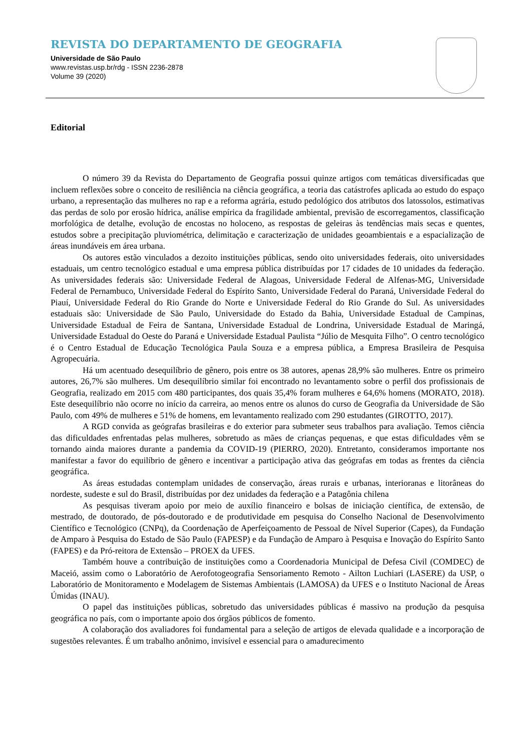REVISTA DO DEPARTAMENTO DE GEOGRAFIA
Universidade de São Paulo
www.revistas.usp.br/rdg - ISSN 2236-2878
Volume 39 (2020)
Editorial
O número 39 da Revista do Departamento de Geografia possui quinze artigos com temáticas diversificadas que incluem reflexões sobre o conceito de resiliência na ciência geográfica, a teoria das catástrofes aplicada ao estudo do espaço urbano, a representação das mulheres no rap e a reforma agrária, estudo pedológico dos atributos dos latossolos, estimativas das perdas de solo por erosão hídrica, análise empírica da fragilidade ambiental, previsão de escorregamentos, classificação morfológica de detalhe, evolução de encostas no holoceno, as respostas de geleiras às tendências mais secas e quentes, estudos sobre a precipitação pluviométrica, delimitação e caracterização de unidades geoambientais e a espacialização de áreas inundáveis em área urbana.
Os autores estão vinculados a dezoito instituições públicas, sendo oito universidades federais, oito universidades estaduais, um centro tecnológico estadual e uma empresa pública distribuídas por 17 cidades de 10 unidades da federação. As universidades federais são: Universidade Federal de Alagoas, Universidade Federal de Alfenas-MG, Universidade Federal de Pernambuco, Universidade Federal do Espírito Santo, Universidade Federal do Paraná, Universidade Federal do Piauí, Universidade Federal do Rio Grande do Norte e Universidade Federal do Rio Grande do Sul. As universidades estaduais são: Universidade de São Paulo, Universidade do Estado da Bahia, Universidade Estadual de Campinas, Universidade Estadual de Feira de Santana, Universidade Estadual de Londrina, Universidade Estadual de Maringá, Universidade Estadual do Oeste do Paraná e Universidade Estadual Paulista “Júlio de Mesquita Filho”. O centro tecnológico é o Centro Estadual de Educação Tecnológica Paula Souza e a empresa pública, a Empresa Brasileira de Pesquisa Agropecuária.
Há um acentuado desequilíbrio de gênero, pois entre os 38 autores, apenas 28,9% são mulheres. Entre os primeiro autores, 26,7% são mulheres. Um desequilíbrio similar foi encontrado no levantamento sobre o perfil dos profissionais de Geografia, realizado em 2015 com 480 participantes, dos quais 35,4% foram mulheres e 64,6% homens (MORATO, 2018). Este desequilíbrio não ocorre no início da carreira, ao menos entre os alunos do curso de Geografia da Universidade de São Paulo, com 49% de mulheres e 51% de homens, em levantamento realizado com 290 estudantes (GIROTTO, 2017).
A RGD convida as geógrafas brasileiras e do exterior para submeter seus trabalhos para avaliação. Temos ciência das dificuldades enfrentadas pelas mulheres, sobretudo as mães de crianças pequenas, e que estas dificuldades vêm se tornando ainda maiores durante a pandemia da COVID-19 (PIERRO, 2020). Entretanto, consideramos importante nos manifestar a favor do equilíbrio de gênero e incentivar a participação ativa das geógrafas em todas as frentes da ciência geográfica.
As áreas estudadas contemplam unidades de conservação, áreas rurais e urbanas, interioranas e litorâneas do nordeste, sudeste e sul do Brasil, distribuídas por dez unidades da federação e a Patagônia chilena
As pesquisas tiveram apoio por meio de auxílio financeiro e bolsas de iniciação científica, de extensão, de mestrado, de doutorado, de pós-doutorado e de produtividade em pesquisa do Conselho Nacional de Desenvolvimento Científico e Tecnológico (CNPq), da Coordenação de Aperfeiçoamento de Pessoal de Nível Superior (Capes), da Fundação de Amparo à Pesquisa do Estado de São Paulo (FAPESP) e da Fundação de Amparo à Pesquisa e Inovação do Espírito Santo (FAPES) e da Pró-reitora de Extensão – PROEX da UFES.
Também houve a contribuição de instituições como a Coordenadoria Municipal de Defesa Civil (COMDEC) de Maceió, assim como o Laboratório de Aerofotogeografia Sensoriamento Remoto - Ailton Luchiari (LASERE) da USP, o Laboratório de Monitoramento e Modelagem de Sistemas Ambientais (LAMOSA) da UFES e o Instituto Nacional de Áreas Úmidas (INAU).
O papel das instituições públicas, sobretudo das universidades públicas é massivo na produção da pesquisa geográfica no país, com o importante apoio dos órgãos públicos de fomento.
A colaboração dos avaliadores foi fundamental para a seleção de artigos de elevada qualidade e a incorporação de sugestões relevantes. É um trabalho anônimo, invisível e essencial para o amadurecimento